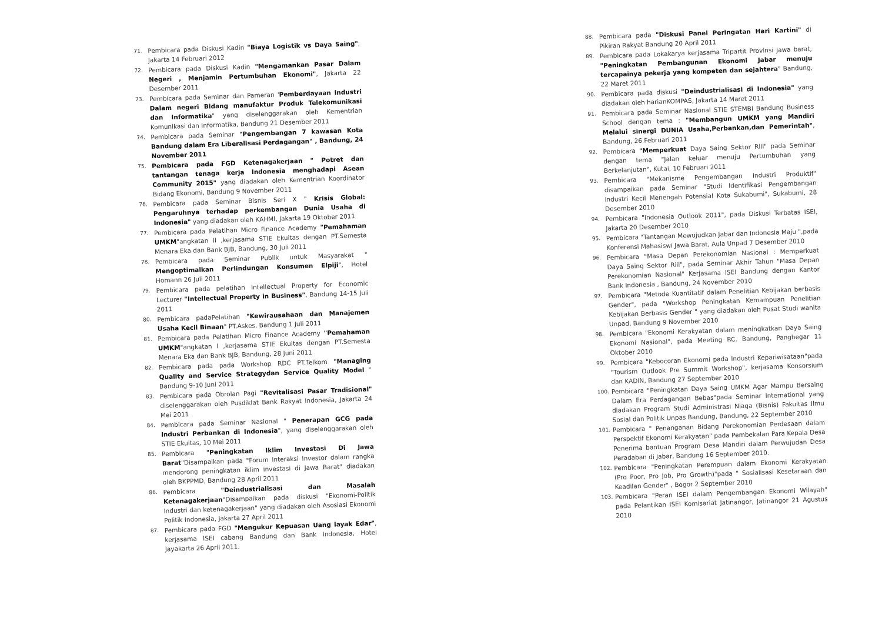71. Pembicara pada Diskusi Kadin "Biaya Logistik vs Daya Saing", Jakarta 14 Februari 2012
72. Pembicara pada Diskusi Kadin "Mengamankan Pasar Dalam Negeri , Menjamin Pertumbuhan Ekonomi", Jakarta 22 Desember 2011
73. Pembicara pada Seminar dan Pameran 'Pemberdayaan Industri Dalam negeri Bidang manufaktur Produk Telekomunikasi dan Informatika" yang diselenggarakan oleh Kementrian Komunikasi dan Informatika, Bandung 21 Desember 2011
74. Pembicara pada Seminar "Pengembangan 7 kawasan Kota Bandung dalam Era Liberalisasi Perdagangan" , Bandung, 24 November 2011
75. Pembicara pada FGD Ketenagakerjaan " Potret dan tantangan tenaga kerja Indonesia menghadapi Asean Community 2015" yang diadakan oleh Kementrian Koordinator Bidang Ekonomi, Bandung 9 November 2011
76. Pembicara pada Seminar Bisnis Seri X " Krisis Global: Pengaruhnya terhadap perkembangan Dunia Usaha di Indonesia" yang diadakan oleh KAHMI, Jakarta 19 Oktober 2011
77. Pembicara pada Pelatihan Micro Finance Academy "Pemahaman UMKM"angkatan II ,kerjasama STIE Ekuitas dengan PT.Semesta Menara Eka dan Bank BJB, Bandung, 30 Juli 2011
78. Pembicara pada Seminar Publik untuk Masyarakat " Mengoptimalkan Perlindungan Konsumen Elpiji", Hotel Homann 26 Juli 2011
79. Pembicara pada pelatihan Intellectual Property for Economic Lecturer "Intellectual Property in Business", Bandung 14-15 Juli 2011
80. Pembicara padaPelatihan "Kewirausahaan dan Manajemen Usaha Kecil Binaan" PT.Askes, Bandung 1 Juli 2011
81. Pembicara pada Pelatihan Micro Finance Academy "Pemahaman UMKM"angkatan I ,kerjasama STIE Ekuitas dengan PT.Semesta Menara Eka dan Bank BJB, Bandung, 28 Juni 2011
82. Pembicara pada pada Workshop RDC PT.Telkom "Managing Quality and Service Strategydan Service Quality Model " Bandung 9-10 Juni 2011
83. Pembicara pada Obrolan Pagi "Revitalisasi Pasar Tradisional" diselenggarakan oleh Pusdiklat Bank Rakyat Indonesia, Jakarta 24 Mei 2011
84. Pembicara pada Seminar Nasional " Penerapan GCG pada Industri Perbankan di Indonesia", yang diselenggarakan oleh STIE Ekuitas, 10 Mei 2011
85. Pembicara "Peningkatan Iklim Investasi Di Jawa Barat"Disampaikan pada "Forum Interaksi Investor dalam rangka mendorong peningkatan iklim investasi di Jawa Barat" diadakan oleh BKPPMD, Bandung 28 April 2011
86. Pembicara "Deindustrialisasi dan Masalah Ketenagakerjaan"Disampaikan pada diskusi "Ekonomi-Politik Industri dan ketenagakerjaan" yang diadakan oleh Asosiasi Ekonomi Politik Indonesia, Jakarta 27 April 2011
87. Pembicara pada FGD "Mengukur Kepuasan Uang layak Edar", kerjasama ISEI cabang Bandung dan Bank Indonesia, Hotel Jayakarta 26 April 2011.
88. Pembicara pada "Diskusi Panel Peringatan Hari Kartini" di Pikiran Rakyat Bandung 20 April 2011
89. Pembicara pada Lokakarya kerjasama Tripartit Provinsi Jawa barat, "Peningkatan Pembangunan Ekonomi Jabar menuju tercapainya pekerja yang kompeten dan sejahtera" Bandung, 22 Maret 2011
90. Pembicara pada diskusi "Deindustrialisasi di Indonesia" yang diadakan oleh harianKOMPAS, Jakarta 14 Maret 2011
91. Pembicara pada Seminar Nasional STIE STEMBI Bandung Business School dengan tema : "Membangun UMKM yang Mandiri Melalui sinergi DUNIA Usaha,Perbankan,dan Pemerintah", Bandung, 26 Februari 2011
92. Pembicara "Memperkuat Daya Saing Sektor Riil" pada Seminar dengan tema "Jalan keluar menuju Pertumbuhan yang Berkelanjutan", Kutai, 10 Februari 2011
93. Pembicara "Mekanisme Pengembangan Industri Produktif" disampaikan pada Seminar "Studi Identifikasi Pengembangan industri Kecil Menengah Potensial Kota Sukabumi", Sukabumi, 28 Desember 2010
94. Pembicara "Indonesia Outlook 2011", pada Diskusi Terbatas ISEI, Jakarta 20 Desember 2010
95. Pembicara "Tantangan Mewujudkan Jabar dan Indonesia Maju ",pada Konferensi Mahasiswi Jawa Barat, Aula Unpad 7 Desember 2010
96. Pembicara "Masa Depan Perekonomian Nasional : Memperkuat Daya Saing Sektor Riil", pada Seminar Akhir Tahun "Masa Depan Perekonomian Nasional" Kerjasama ISEI Bandung dengan Kantor Bank Indonesia , Bandung, 24 November 2010
97. Pembicara "Metode Kuantitatif dalam Penelitian Kebijakan berbasis Gender", pada "Workshop Peningkatan Kemampuan Penelitian Kebijakan Berbasis Gender " yang diadakan oleh Pusat Studi wanita Unpad, Bandung 9 November 2010
98. Pembicara "Ekonomi Kerakyatan dalam meningkatkan Daya Saing Ekonomi Nasional", pada Meeting RC. Bandung, Panghegar 11 Oktober 2010
99. Pembicara "Kebocoran Ekonomi pada Industri Kepariwisataan"pada "Tourism Outlook Pre Summit Workshop", kerjasama Konsorsium dan KADIN, Bandung 27 September 2010
100. Pembicara "Peningkatan Daya Saing UMKM Agar Mampu Bersaing Dalam Era Perdagangan Bebas"pada Seminar International yang diadakan Program Studi Administrasi Niaga (Bisnis) Fakultas Ilmu Sosial dan Politik Unpas Bandung, Bandung, 22 September 2010
101. Pembicara " Penanganan Bidang Perekonomian Perdesaan dalam Perspektif Ekonomi Kerakyatan" pada Pembekalan Para Kepala Desa Penerima bantuan Program Desa Mandiri dalam Perwujudan Desa Peradaban di Jabar, Bandung 16 September 2010.
102. Pembicara "Peningkatan Perempuan dalam Ekonomi Kerakyatan (Pro Poor, Pro Job, Pro Growth)"pada " Sosialisasi Kesetaraan dan Keadilan Gender" , Bogor 2 September 2010
103. Pembicara "Peran ISEI dalam Pengembangan Ekonomi Wilayah" pada Pelantikan ISEI Komisariat Jatinangor, Jatinangor 21 Agustus 2010